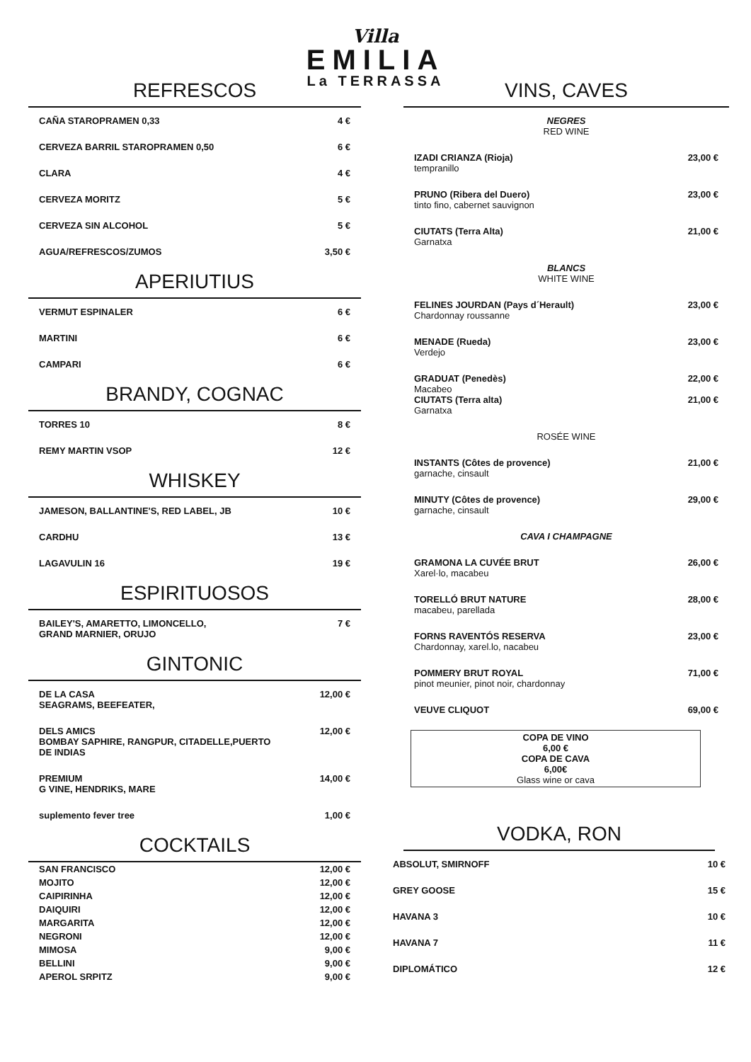Villa
EMILIA
La TERRASSA
REFRESCOS
| CAÑA STAROPRAMEN 0,33 | 4 € |
| CERVEZA BARRIL STAROPRAMEN 0,50 | 6 € |
| CLARA | 4 € |
| CERVEZA MORITZ | 5 € |
| CERVEZA SIN ALCOHOL | 5 € |
| AGUA/REFRESCOS/ZUMOS | 3,50 € |
APERIUTIUS
| VERMUT ESPINALER | 6 € |
| MARTINI | 6 € |
| CAMPARI | 6 € |
BRANDY, COGNAC
| TORRES 10 | 8 € |
| REMY MARTIN VSOP | 12 € |
WHISKEY
| JAMESON, BALLANTINE'S, RED LABEL, JB | 10 € |
| CARDHU | 13 € |
| LAGAVULIN 16 | 19 € |
ESPIRITUOSOS
| BAILEY'S, AMARETTO, LIMONCELLO, GRAND MARNIER, ORUJO | 7 € |
GINTONIC
| DE LA CASA SEAGRAMS, BEEFEATER, | 12,00 € |
| DELS AMICS BOMBAY SAPHIRE, RANGPUR, CITADELLE,PUERTO DE INDIAS | 12,00 € |
| PREMIUM G VINE, HENDRIKS, MARE | 14,00 € |
| suplemento fever tree | 1,00 € |
COCKTAILS
| SAN FRANCISCO | 12,00 € |
| MOJITO | 12,00 € |
| CAIPIRINHA | 12,00 € |
| DAIQUIRI | 12,00 € |
| MARGARITA | 12,00 € |
| NEGRONI | 12,00 € |
| MIMOSA | 9,00 € |
| BELLINI | 9,00 € |
| APEROL SRPITZ | 9,00 € |
VINS, CAVES
| NEGRES RED WINE | |
| IZADI CRIANZA (Rioja) tempranillo | 23,00 € |
| PRUNO (Ribera del Duero) tinto fino, cabernet sauvignon | 23,00 € |
| CIUTATS (Terra Alta) Garnatxa | 21,00 € |
| BLANCS WHITE WINE | |
| FELINES JOURDAN (Pays d´Herault) Chardonnay roussanne | 23,00 € |
| MENADE (Rueda) Verdejo | 23,00 € |
| GRADUAT (Penedès) Macabeo CIUTATS (Terra alta) Garnatxa | 22,00 € 21,00 € |
| ROSÉE WINE | |
| INSTANTS (Côtes de provence) garnache, cinsault | 21,00 € |
| MINUTY (Côtes de provence) garnache, cinsault | 29,00 € |
| CAVA I CHAMPAGNE | |
| GRAMONA LA CUVÉE BRUT Xarel·lo, macabeu | 26,00 € |
| TORELLÓ BRUT NATURE macabeu, parellada | 28,00 € |
| FORNS RAVENTÓS RESERVA Chardonnay, xarel.lo, nacabeu | 23,00 € |
| POMMERY BRUT ROYAL pinot meunier, pinot noir, chardonnay | 71,00 € |
| VEUVE CLIQUOT | 69,00 € |
COPA DE VINO
6,00 €
COPA DE CAVA
6,00€
Glass wine or cava
VODKA, RON
| ABSOLUT, SMIRNOFF | 10 € |
| GREY GOOSE | 15 € |
| HAVANA 3 | 10 € |
| HAVANA 7 | 11 € |
| DIPLOMÁTICO | 12 € |